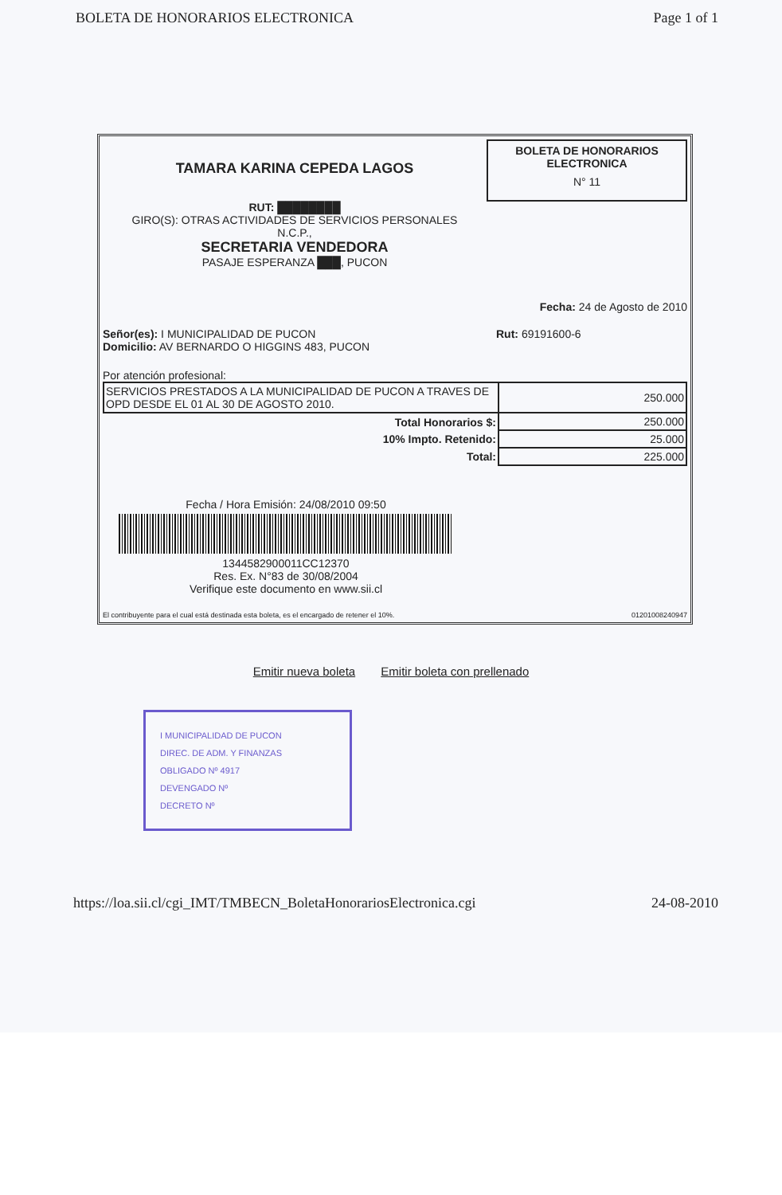BOLETA DE HONORARIOS ELECTRONICA Page 1 of 1
TAMARA KARINA CEPEDA LAGOS
RUT: ████████
GIRO(S): OTRAS ACTIVIDADES DE SERVICIOS PERSONALES
N.C.P.,
SECRETARIA VENDEDORA
PASAJE ESPERANZA ███, PUCON
BOLETA DE HONORARIOS
ELECTRONICA
N° 11
Fecha: 24 de Agosto de 2010
Señor(es): I MUNICIPALIDAD DE PUCON
Domicilio: AV BERNARDO O HIGGINS 483, PUCON
Rut: 69191600-6
Por atención profesional:
| SERVICIOS PRESTADOS A LA MUNICIPALIDAD DE PUCON A TRAVES DE OPD DESDE EL 01 AL 30 DE AGOSTO 2010. | 250.000 |
| Total Honorarios $: | 250.000 |
| 10% Impto. Retenido: | 25.000 |
| Total: | 225.000 |
Fecha / Hora Emisión: 24/08/2010 09:50
1344582900011CC12370
Res. Ex. N°83 de 30/08/2004
Verifique este documento en www.sii.cl
El contribuyente para el cual está destinada esta boleta, es el encargado de retener el 10%. 01201008240947
Emitir nueva boleta Emitir boleta con prellenado
I MUNICIPALIDAD DE PUCON
DIREC. DE ADM. Y FINANZAS
OBLIGADO Nº 4917
DEVENGADO Nº
DECRETO Nº
https://loa.sii.cl/cgi_IMT/TMBECN_BoletaHonorariosElectronica.cgi 24-08-2010